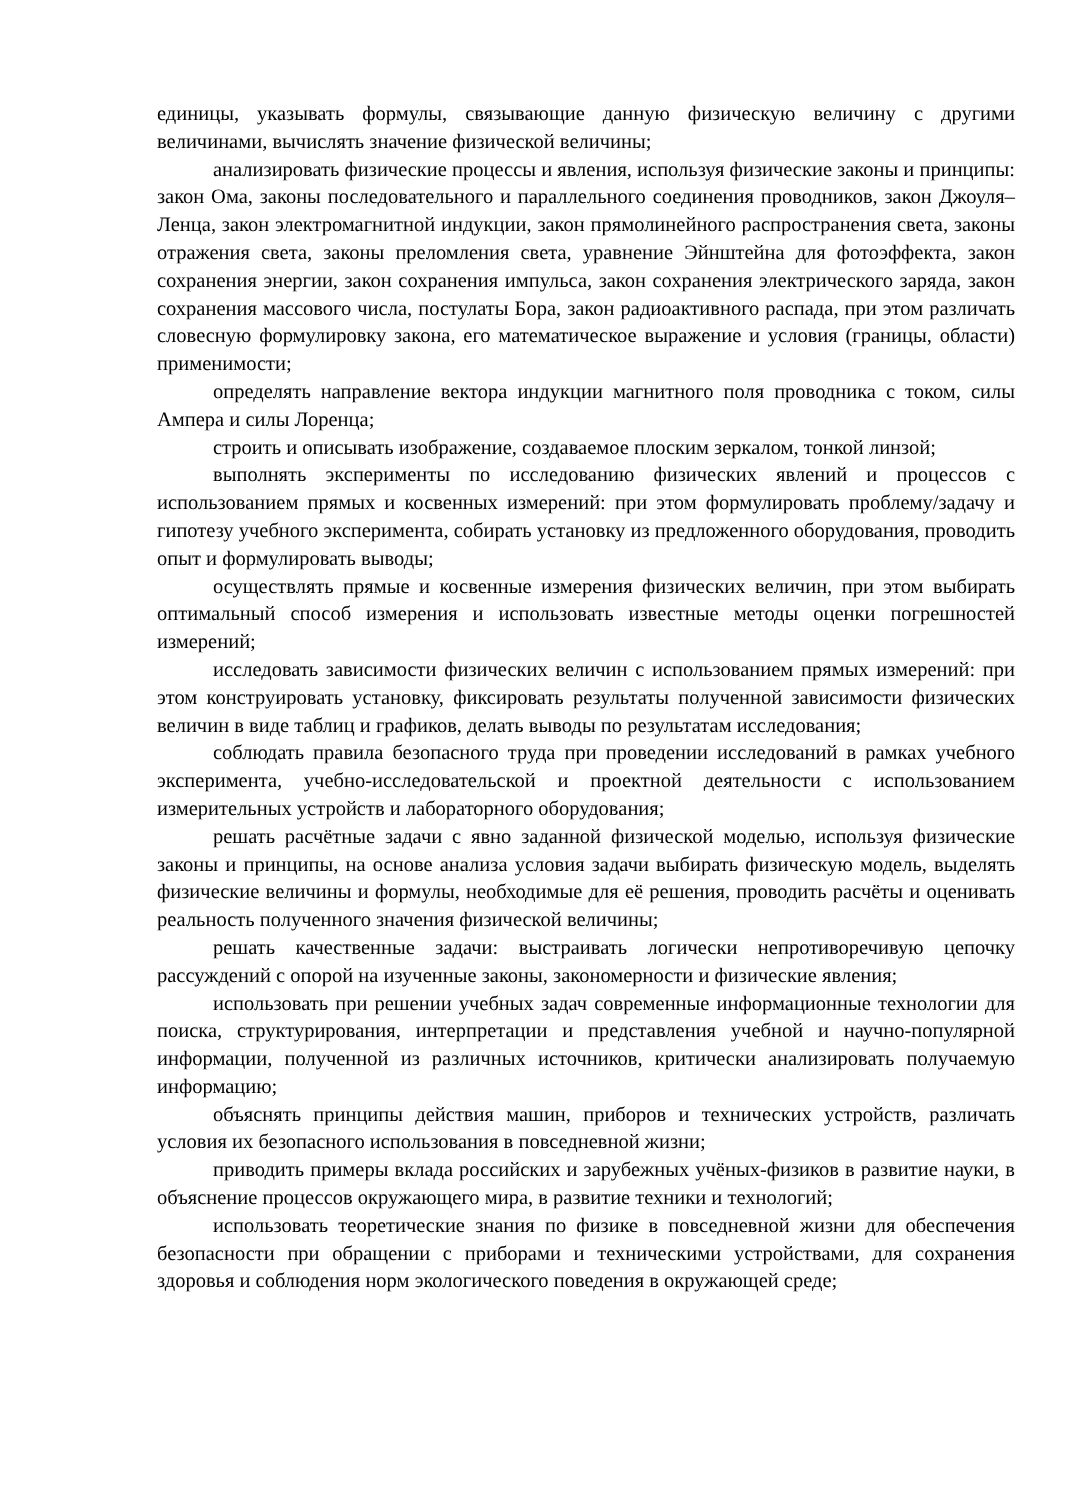единицы, указывать формулы, связывающие данную физическую величину с другими величинами, вычислять значение физической величины;
анализировать физические процессы и явления, используя физические законы и принципы: закон Ома, законы последовательного и параллельного соединения проводников, закон Джоуля–Ленца, закон электромагнитной индукции, закон прямолинейного распространения света, законы отражения света, законы преломления света, уравнение Эйнштейна для фотоэффекта, закон сохранения энергии, закон сохранения импульса, закон сохранения электрического заряда, закон сохранения массового числа, постулаты Бора, закон радиоактивного распада, при этом различать словесную формулировку закона, его математическое выражение и условия (границы, области) применимости;
определять направление вектора индукции магнитного поля проводника с током, силы Ампера и силы Лоренца;
строить и описывать изображение, создаваемое плоским зеркалом, тонкой линзой;
выполнять эксперименты по исследованию физических явлений и процессов с использованием прямых и косвенных измерений: при этом формулировать проблему/задачу и гипотезу учебного эксперимента, собирать установку из предложенного оборудования, проводить опыт и формулировать выводы;
осуществлять прямые и косвенные измерения физических величин, при этом выбирать оптимальный способ измерения и использовать известные методы оценки погрешностей измерений;
исследовать зависимости физических величин с использованием прямых измерений: при этом конструировать установку, фиксировать результаты полученной зависимости физических величин в виде таблиц и графиков, делать выводы по результатам исследования;
соблюдать правила безопасного труда при проведении исследований в рамках учебного эксперимента, учебно-исследовательской и проектной деятельности с использованием измерительных устройств и лабораторного оборудования;
решать расчётные задачи с явно заданной физической моделью, используя физические законы и принципы, на основе анализа условия задачи выбирать физическую модель, выделять физические величины и формулы, необходимые для её решения, проводить расчёты и оценивать реальность полученного значения физической величины;
решать качественные задачи: выстраивать логически непротиворечивую цепочку рассуждений с опорой на изученные законы, закономерности и физические явления;
использовать при решении учебных задач современные информационные технологии для поиска, структурирования, интерпретации и представления учебной и научно-популярной информации, полученной из различных источников, критически анализировать получаемую информацию;
объяснять принципы действия машин, приборов и технических устройств, различать условия их безопасного использования в повседневной жизни;
приводить примеры вклада российских и зарубежных учёных-физиков в развитие науки, в объяснение процессов окружающего мира, в развитие техники и технологий;
использовать теоретические знания по физике в повседневной жизни для обеспечения безопасности при обращении с приборами и техническими устройствами, для сохранения здоровья и соблюдения норм экологического поведения в окружающей среде;